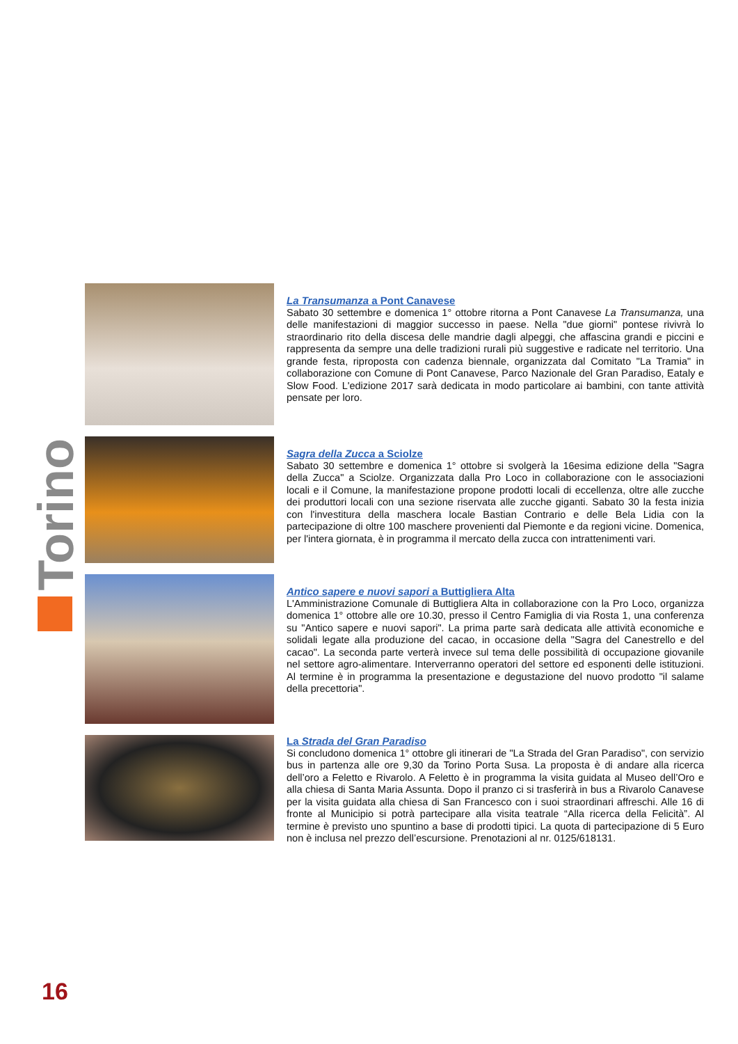Torino
La Transumanza a Pont Canavese
Sabato 30 settembre e domenica 1° ottobre ritorna a Pont Canavese La Transumanza, una delle manifestazioni di maggior successo in paese. Nella "due giorni" pontese rivivrà lo straordinario rito della discesa delle mandrie dagli alpeggi, che affascina grandi e piccini e rappresenta da sempre una delle tradizioni rurali più suggestive e radicate nel territorio. Una grande festa, riproposta con cadenza biennale, organizzata dal Comitato "La Tramia" in collaborazione con Comune di Pont Canavese, Parco Nazionale del Gran Paradiso, Eataly e Slow Food. L'edizione 2017 sarà dedicata in modo particolare ai bambini, con tante attività pensate per loro.
Sagra della Zucca a Sciolze
Sabato 30 settembre e domenica 1° ottobre si svolgerà la 16esima edizione della "Sagra della Zucca" a Sciolze. Organizzata dalla Pro Loco in collaborazione con le associazioni locali e il Comune, la manifestazione propone prodotti locali di eccellenza, oltre alle zucche dei produttori locali con una sezione riservata alle zucche giganti. Sabato 30 la festa inizia con l'investitura della maschera locale Bastian Contrario e delle Bela Lidia con la partecipazione di oltre 100 maschere provenienti dal Piemonte e da regioni vicine. Domenica, per l'intera giornata, è in programma il mercato della zucca con intrattenimenti vari.
Antico sapere e nuovi sapori a Buttigliera Alta
L'Amministrazione Comunale di Buttigliera Alta in collaborazione con la Pro Loco, organizza domenica 1° ottobre alle ore 10.30, presso il Centro Famiglia di via Rosta 1, una conferenza su "Antico sapere e nuovi sapori". La prima parte sarà dedicata alle attività economiche e solidali legate alla produzione del cacao, in occasione della "Sagra del Canestrello e del cacao". La seconda parte verterà invece sul tema delle possibilità di occupazione giovanile nel settore agro-alimentare. Interverranno operatori del settore ed esponenti delle istituzioni. Al termine è in programma la presentazione e degustazione del nuovo prodotto "il salame della precettoria".
La Strada del Gran Paradiso
Si concludono domenica 1° ottobre gli itinerari de "La Strada del Gran Paradiso", con servizio bus in partenza alle ore 9,30 da Torino Porta Susa. La proposta è di andare alla ricerca dell’oro a Feletto e Rivarolo. A Feletto è in programma la visita guidata al Museo dell’Oro e alla chiesa di Santa Maria Assunta. Dopo il pranzo ci si trasferirà in bus a Rivarolo Canavese per la visita guidata alla chiesa di San Francesco con i suoi straordinari affreschi. Alle 16 di fronte al Municipio si potrà partecipare alla visita teatrale “Alla ricerca della Felicità”. Al termine è previsto uno spuntino a base di prodotti tipici. La quota di partecipazione di 5 Euro non è inclusa nel prezzo dell’escursione. Prenotazioni al nr. 0125/618131.
16